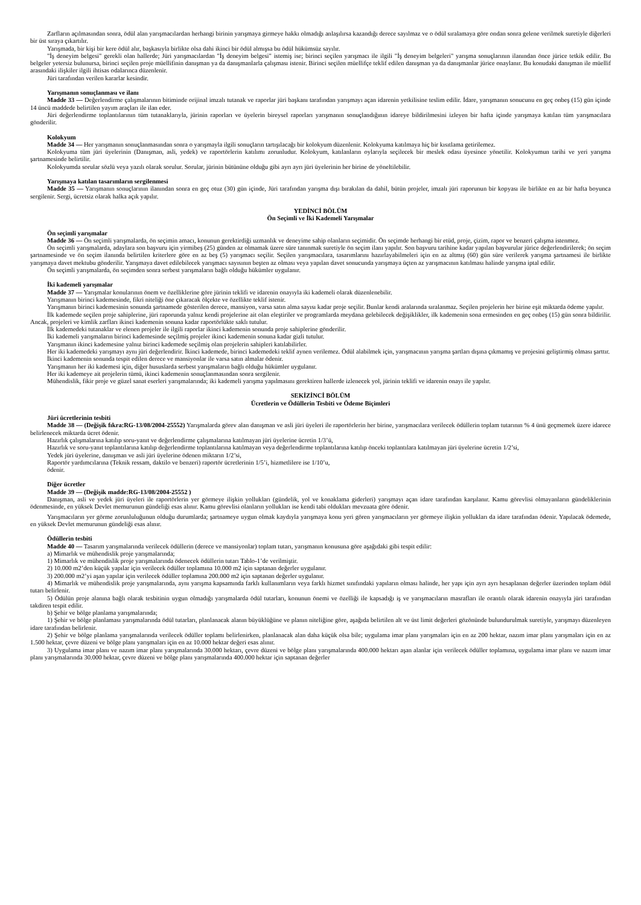Zarfların açılmasından sonra, ödül alan yarışmacılardan herhangi birinin yarışmaya girmeye hakkı olmadığı anlaşılırsa kazandığı derece sayılmaz ve o ödül sıralamaya göre ondan sonra gelene verilmek suretiyle diğerleri bir üst sıraya çıkartılır.
Yarışmada, bir kişi bir kere ödül alır, başkasıyla birlikte olsa dahi ikinci bir ödül almışsa bu ödül hükümsüz sayılır.
"İş deneyim belgesi" gerekli olan hallerde; Jüri yarışmacılardan "İş deneyim belgesi" istemiş ise; birinci seçilen yarışmacı ile ilgili "İş deneyim belgeleri" yarışma sonuçlarının ilanından önce jürice tetkik edilir. Bu belgeler yetersiz bulunursa, birinci seçilen proje müellifinin danışman ya da danışmanlarla çalışması istenir. Birinci seçilen müellifçe teklif edilen danışman ya da danışmanlar jürice onaylanır. Bu konudaki danışman ile müellif arasındaki ilişkiler ilgili ihtisas odalarınca düzenlenir.
Jüri tarafından verilen kararlar kesindir.
Yarışmanın sonuçlanması ve ilanı
Madde 33 — Değerlendirme çalışmalarının bitiminde orijinal imzalı tutanak ve raporlar jüri başkanı tarafından yarışmayı açan idarenin yetkilisine teslim edilir. İdare, yarışmanın sonucunu en geç onbeş (15) gün içinde 14 üncü maddede belirtilen yayım araçları ile ilan eder.
Jüri değerlendirme toplantılarının tüm tutanaklarıyla, jürinin raporları ve üyelerin bireysel raporları yarışmanın sonuçlandığının idareye bildirilmesini izleyen bir hafta içinde yarışmaya katılan tüm yarışmacılara gönderilir.
Kolokyum
Madde 34 — Her yarışmanın sonuçlanmasından sonra o yarışmayla ilgili sonuçların tartışılacağı bir kolokyum düzenlenir. Kolokyuma katılmaya hiç bir kısıtlama getirilemez.
Kolokyuma tüm jüri üyelerinin (Danışman, asli, yedek) ve raportörlerin katılımı zorunludur. Kolokyum, katılanların oylarıyla seçilecek bir meslek odası üyesince yönetilir. Kolokyumun tarihi ve yeri yarışma şartnamesinde belirtilir.
Kolokyumda sorular sözlü veya yazılı olarak sorulur. Sorular, jürinin bütününe olduğu gibi ayrı ayrı jüri üyelerinin her birine de yöneltilebilir.
Yarışmaya katılan tasarımların sergilenmesi
Madde 35 — Yarışmanın sonuçlarının ilanından sonra en geç otuz (30) gün içinde, Jüri tarafından yarışma dışı bırakılan da dahil, bütün projeler, imzalı jüri raporunun bir kopyası ile birlikte en az bir hafta boyunca sergilenir. Sergi, ücretsiz olarak halka açık yapılır.
YEDİNCİ BÖLÜM
Ön Seçimli ve İki Kademeli Yarışmalar
Ön seçimli yarışmalar
Madde 36 — Ön seçimli yarışmalarda, ön seçimin amacı, konunun gerektirdiği uzmanlık ve deneyime sahip olanların seçimidir. Ön seçimde herhangi bir etüd, proje, çizim, rapor ve benzeri çalışma istenmez.
Ön seçimli yarışmalarda, adaylara son başvuru için yirmibeş (25) günden az olmamak üzere süre tanınmak suretiyle ön seçim ilanı yapılır. Son başvuru tarihine kadar yapılan başvurular jürice değerlendirilerek; ön seçim şartnamesinde ve ön seçim ilanında belirtilen kriterlere göre en az beş (5) yarışmacı seçilir. Seçilen yarışmacılara, tasarımlarını hazırlayabilmeleri için en az altmış (60) gün süre verilerek yarışma şartnamesi ile birlikte yarışmaya davet mektubu gönderilir. Yarışmaya davet edilebilecek yarışmacı sayısının beşten az olması veya yapılan davet sonucunda yarışmaya üçten az yarışmacının katılması halinde yarışma iptal edilir.
Ön seçimli yarışmalarda, ön seçimden sonra serbest yarışmaların bağlı olduğu hükümler uygulanır.
İki kademeli yarışmalar
Madde 37 — Yarışmalar konularının önem ve özelliklerine göre jürinin teklifi ve idarenin onayıyla iki kademeli olarak düzenlenebilir.
Yarışmanın birinci kademesinde, fikri niteliği öne çıkaracak ölçekte ve özellikte teklif istenir.
Yarışmanın birinci kademesinin sonunda şartnamede gösterilen derece, mansiyon, varsa satın alma sayısı kadar proje seçilir. Bunlar kendi aralarında sıralanmaz. Seçilen projelerin her birine eşit miktarda ödeme yapılır.
İlk kademede seçilen proje sahiplerine, jüri raporunda yalnız kendi projelerine ait olan eleştiriler ve programlarda meydana gelebilecek değişiklikler, ilk kademenin sona ermesinden en geç onbeş (15) gün sonra bildirilir. Ancak, projeleri ve kimlik zarfları ikinci kademenin sonuna kadar raportörlükte saklı tutulur.
İlk kademedeki tutanaklar ve elenen projeler ile ilgili raporlar ikinci kademenin sonunda proje sahiplerine gönderilir.
İki kademeli yarışmaların birinci kademesinde seçilmiş projeler ikinci kademenin sonuna kadar gizli tutulur.
Yarışmanın ikinci kademesine yalnız birinci kademede seçilmiş olan projelerin sahipleri katılabilirler.
Her iki kademedeki yarışmayı aynı jüri değerlendirir. İkinci kademede, birinci kademedeki teklif aynen verilemez. Ödül alabilmek için, yarışmacının yarışma şartları dışına çıkmamış ve projesini geliştirmiş olması şarttır.
İkinci kademenin sonunda tespit edilen derece ve mansiyonlar ile varsa satın almalar ödenir.
Yarışmanın her iki kademesi için, diğer hususlarda serbest yarışmaların bağlı olduğu hükümler uygulanır.
Her iki kademeye ait projelerin tümü, ikinci kademenin sonuçlanmasından sonra sergilenir.
Mühendislik, fikir proje ve güzel sanat eserleri yarışmalarında; iki kademeli yarışma yapılmasını gerektiren hallerde izlenecek yol, jürinin teklifi ve idarenin onayı ile yapılır.
SEKİZİNCİ BÖLÜM
Ücretlerin ve Ödüllerin Tesbiti ve Ödeme Biçimleri
Jüri ücretlerinin tesbiti
Madde 38 — (Değişik fıkra:RG-13/08/2004-25552) Yarışmalarda görev alan danışman ve asli jüri üyeleri ile raportörlerin her birine, yarışmacılara verilecek ödüllerin toplam tutarının % 4 ünü geçmemek üzere idarece belirlenecek miktarda ücret ödenir.
Hazırlık çalışmalarına katılıp soru-yanıt ve değerlendirme çalışmalarına katılmayan jüri üyelerine ücretin 1/3’ü,
Hazırlık ve soru-yanıt toplantılarına katılıp değerlendirme toplantılarına katılmayan veya değerlendirme toplantılarına katılıp önceki toplantılara katılmayan jüri üyelerine ücretin 1/2’si,
Yedek jüri üyelerine, danışman ve asli jüri üyelerine ödenen miktarın 1/2’si,
Raportör yardımcılarına (Teknik ressam, daktilo ve benzeri) raportör ücretlerinin 1/5’i, hizmetlilere ise 1/10’u,
ödenir.
Diğer ücretler
Madde 39 — (Değişik madde:RG-13/08/2004-25552 )
Danışman, asli ve yedek jüri üyeleri ile raportörlerin yer görmeye ilişkin yollukları (gündelik, yol ve konaklama giderleri) yarışmayı açan idare tarafından karşılanır. Kamu görevlisi olmayanların gündeliklerinin ödenmesinde, en yüksek Devlet memurunun gündeliği esas alınır. Kamu görevlisi olanların yollukları ise kendi tabi oldukları mevzuata göre ödenir.
Yarışmacıların yer görme zorunluluğunun olduğu durumlarda; şartnameye uygun olmak kaydıyla yarışmaya konu yeri gören yarışmacıların yer görmeye ilişkin yollukları da idare tarafından ödenir. Yapılacak ödemede, en yüksek Devlet memurunun gündeliği esas alınır.
Ödüllerin tesbiti
Madde 40 — Tasarım yarışmalarında verilecek ödüllerin (derece ve mansiyonlar) toplam tutarı, yarışmanın konusuna göre aşağıdaki gibi tespit edilir:
a) Mimarlık ve mühendislik proje yarışmalarında;
1) Mimarlık ve mühendislik proje yarışmalarında ödenecek ödüllerin tutarı Tablo-1’de verilmiştir.
2) 10.000 m2’den küçük yapılar için verilecek ödüller toplamına 10.000 m2 için saptanan değerler uygulanır.
3) 200.000 m2’yi aşan yapılar için verilecek ödüller toplamına 200.000 m2 için saptanan değerler uygulanır.
4) Mimarlık ve mühendislik proje yarışmalarında, aynı yarışma kapsamında farklı kullanımların veya farklı hizmet sınıfındaki yapıların olması halinde, her yapı için ayrı ayrı hesaplanan değerler üzerinden toplam ödül tutarı belirlenir.
5) Ödülün proje alanına bağlı olarak tesbitinin uygun olmadığı yarışmalarda ödül tutarları, konunun önemi ve özelliği ile kapsadığı iş ve yarışmacıların masrafları ile orantılı olarak idarenin onayıyla jüri tarafından takdiren tespit edilir.
b) Şehir ve bölge planlama yarışmalarında;
1) Şehir ve bölge planlaması yarışmalarında ödül tutarları, planlanacak alanın büyüklüğüne ve planın niteliğine göre, aşağıda belirtilen alt ve üst limit değerleri gözönünde bulundurulmak suretiyle, yarışmayı düzenleyen idare tarafından belirlenir.
2) Şehir ve bölge planlama yarışmalarında verilecek ödüller toplamı belirlenirken, planlanacak alan daha küçük olsa bile; uygulama imar planı yarışmaları için en az 200 hektar, nazım imar planı yarışmaları için en az 1.500 hektar, çevre düzeni ve bölge planı yarışmaları için en az 10.000 hektar değeri esas alınır.
3) Uygulama imar planı ve nazım imar planı yarışmalarında 30.000 hektarı, çevre düzeni ve bölge planı yarışmalarında 400.000 hektarı aşan alanlar için verilecek ödüller toplamına, uygulama imar planı ve nazım imar planı yarışmalarında 30.000 hektar, çevre düzeni ve bölge planı yarışmalarında 400.000 hektar için saptanan değerler